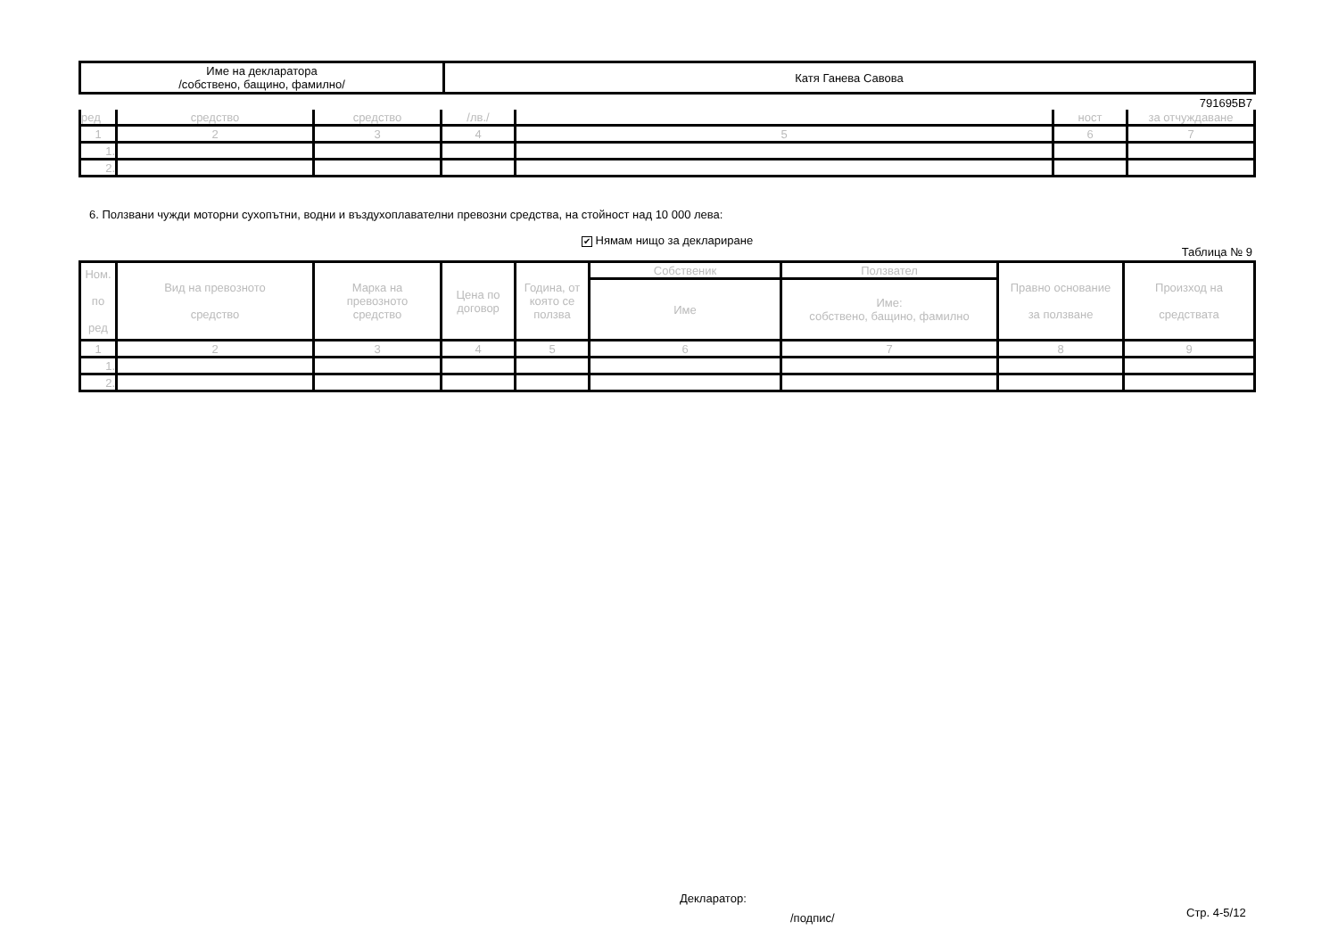| Име на декларатора /собствено, бащино, фамилно/ | Катя Ганева Савова |
791695В7
| ред | средство | средство | /лв./ | | ност | за отчуждаване |
| 1 | 2 | 3 | 4 | 5 | 6 | 7 |
| 1. | | | | | | |
| 2. | | | | | | |
6. Ползвани чужди моторни сухопътни, водни и въздухоплавателни превозни средства, на стойност над 10 000 лева:
✔ Нямам нищо за деклариране
Таблица № 9
| Ном. по ред | Вид на превозното средство | Марка на превозното средство | Цена по договор | Година, от която се ползва | Собственик | Ползвател | Правно основание за ползване | Произход на средствата |
| | | | | | Име | Име: собствено, бащино, фамилно | | |
| 1 | 2 | 3 | 4 | 5 | 6 | 7 | 8 | 9 |
| 1. | | | | | | | | |
| 2. | | | | | | | | |
Декларатор:
/подпис/ Стр. 4-5/12